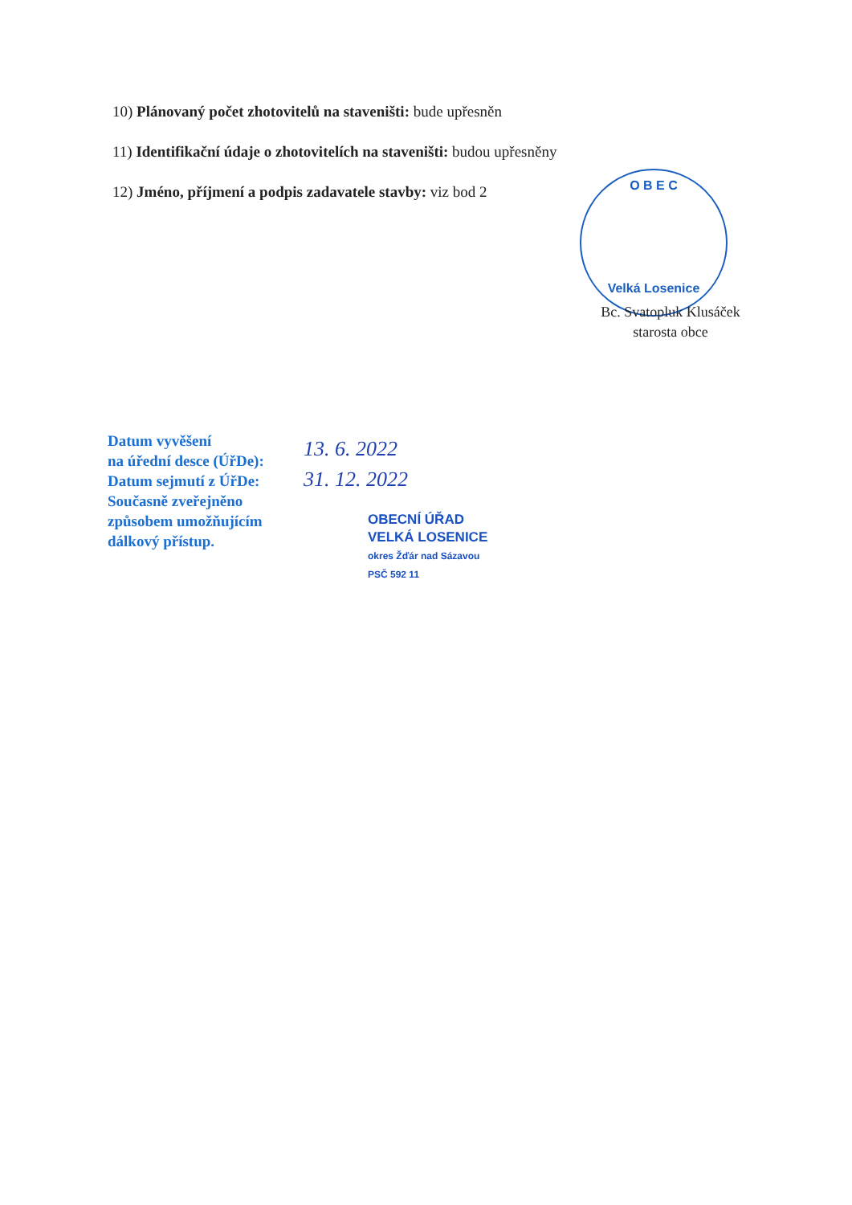10) Plánovaný počet zhotovitelů na staveništi: bude upřesněn
11) Identifikační údaje o zhotovitelích na staveništi: budou upřesněny
12) Jméno, příjmení a podpis zadavatele stavby: viz bod 2
O B E C
Velká Losenice
Bc. Svatopluk Klusáček
starosta obce
Datum vyvěšení
na úřední desce (ÚřDe):
Datum sejmutí z ÚřDe:
Současně zveřejněno
způsobem umožňujícím
dálkový přístup.
13. 6. 2022
31. 12. 2022
OBECNÍ ÚŘAD
VELKÁ LOSENICE
okres Žďár nad Sázavou
PSČ 592 11